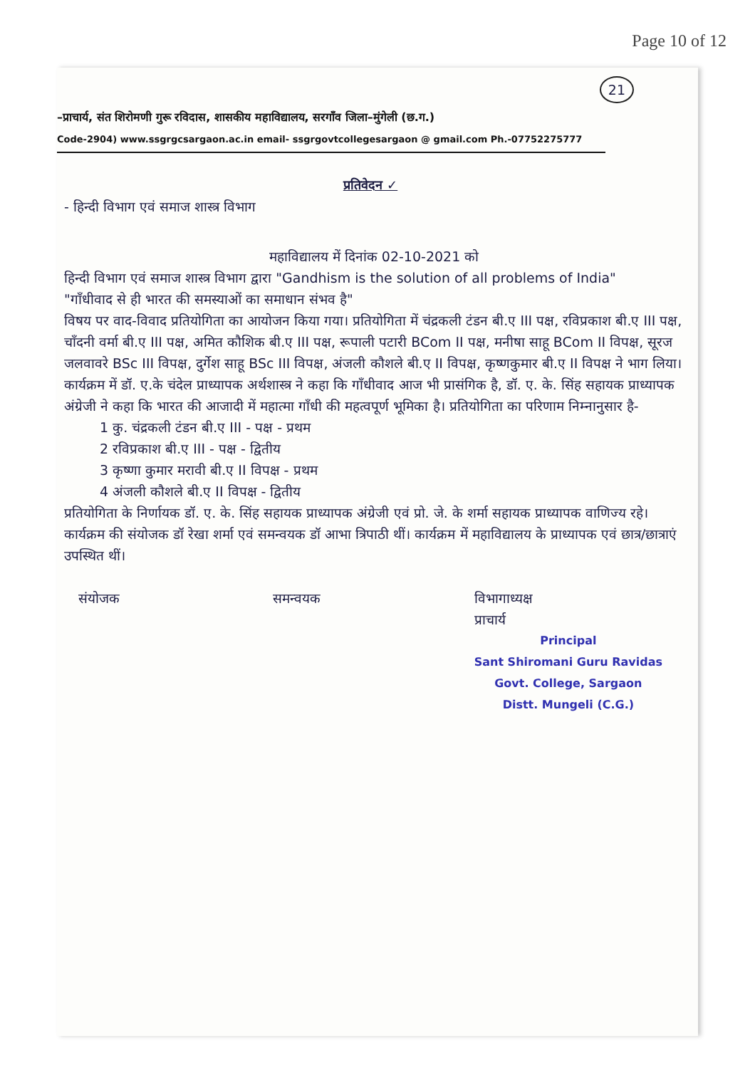Page 10 of 12
21
–प्राचार्य, संत शिरोमणी गुरू रविदास, शासकीय महाविद्यालय, सरगाँव जिला–मुंगेली (छ.ग.)
Code-2904) www.ssgrgcsargaon.ac.in email- ssgrgovtcollegesargaon @ gmail.com Ph.-07752275777
प्रतिवेदन ✓
- हिन्दी विभाग एवं समाज शास्त्र विभाग
महाविद्यालय में दिनांक 02-10-2021 को
हिन्दी विभाग एवं समाज शास्त्र विभाग द्वारा "Gandhism is the solution of all problems of India"
"गाँधीवाद से ही भारत की समस्याओं का समाधान संभव है"
विषय पर वाद-विवाद प्रतियोगिता का आयोजन किया गया। प्रतियोगिता में चंद्रकली टंडन बी.ए III पक्ष, रविप्रकाश बी.ए III पक्ष, चाँदनी वर्मा बी.ए III पक्ष, अमित कौशिक बी.ए III पक्ष, रूपाली पटारी BCom II पक्ष, मनीषा साहू BCom II विपक्ष, सूरज जलवावरे BSc III विपक्ष, दुर्गेश साहू BSc III विपक्ष, अंजली कौशले बी.ए II विपक्ष, कृष्णकुमार बी.ए II विपक्ष ने भाग लिया। कार्यक्रम में डॉ. ए.के चंदेल प्राध्यापक अर्थशास्त्र ने कहा कि गाँधीवाद आज भी प्रासंगिक है, डॉ. ए. के. सिंह सहायक प्राध्यापक अंग्रेजी ने कहा कि भारत की आजादी में महात्मा गाँधी की महत्वपूर्ण भूमिका है। प्रतियोगिता का परिणाम निम्नानुसार है-
1 कु. चंद्रकली टंडन बी.ए III - पक्ष - प्रथम
2 रविप्रकाश बी.ए III - पक्ष - द्वितीय
3 कृष्णा कुमार मरावी बी.ए II विपक्ष - प्रथम
4 अंजली कौशले बी.ए II विपक्ष - द्वितीय
प्रतियोगिता के निर्णायक डॉ. ए. के. सिंह सहायक प्राध्यापक अंग्रेजी एवं प्रो. जे. के शर्मा सहायक प्राध्यापक वाणिज्य रहे। कार्यक्रम की संयोजक डॉ रेखा शर्मा एवं समन्वयक डॉ आभा त्रिपाठी थीं। कार्यक्रम में महाविद्यालय के प्राध्यापक एवं छात्र/छात्राएं उपस्थित थीं।
संयोजक समन्वयक विभागाध्यक्ष
प्राचार्य
Principal
Sant Shiromani Guru Ravidas
Govt. College, Sargaon
Distt. Mungeli (C.G.)